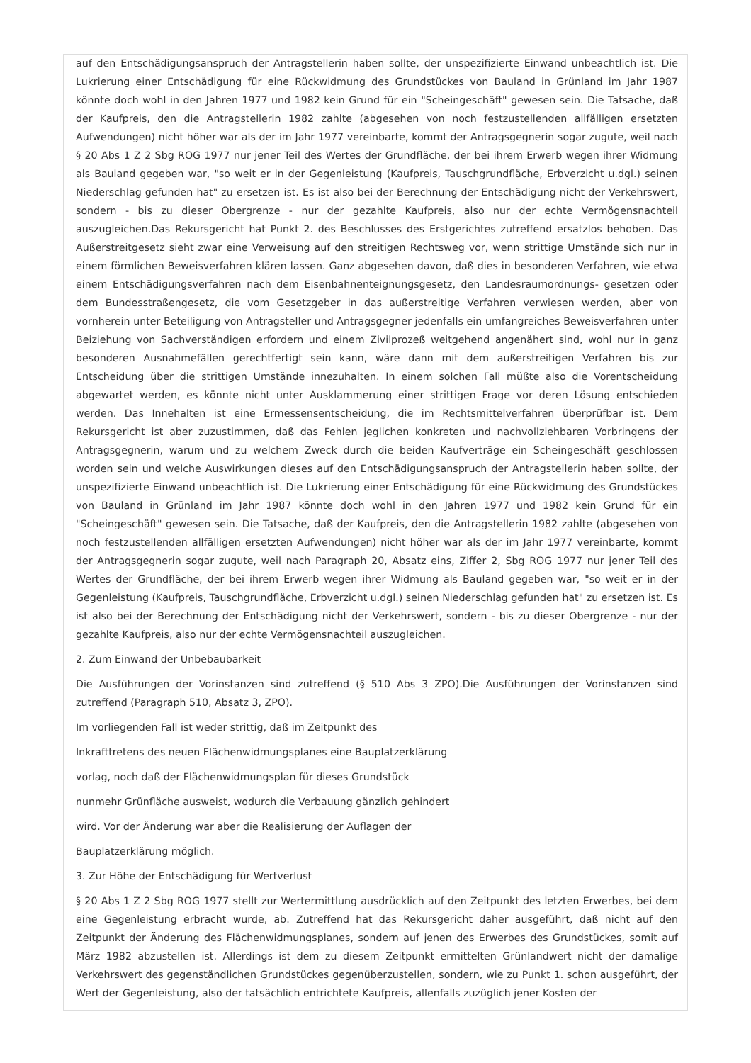auf den Entschädigungsanspruch der Antragstellerin haben sollte, der unspezifizierte Einwand unbeachtlich ist. Die Lukrierung einer Entschädigung für eine Rückwidmung des Grundstückes von Bauland in Grünland im Jahr 1987 könnte doch wohl in den Jahren 1977 und 1982 kein Grund für ein "Scheingeschäft" gewesen sein. Die Tatsache, daß der Kaufpreis, den die Antragstellerin 1982 zahlte (abgesehen von noch festzustellenden allfälligen ersetzten Aufwendungen) nicht höher war als der im Jahr 1977 vereinbarte, kommt der Antragsgegnerin sogar zugute, weil nach § 20 Abs 1 Z 2 Sbg ROG 1977 nur jener Teil des Wertes der Grundfläche, der bei ihrem Erwerb wegen ihrer Widmung als Bauland gegeben war, "so weit er in der Gegenleistung (Kaufpreis, Tauschgrundfläche, Erbverzicht u.dgl.) seinen Niederschlag gefunden hat" zu ersetzen ist. Es ist also bei der Berechnung der Entschädigung nicht der Verkehrswert, sondern - bis zu dieser Obergrenze - nur der gezahlte Kaufpreis, also nur der echte Vermögensnachteil auszugleichen.Das Rekursgericht hat Punkt 2. des Beschlusses des Erstgerichtes zutreffend ersatzlos behoben. Das Außerstreitgesetz sieht zwar eine Verweisung auf den streitigen Rechtsweg vor, wenn strittige Umstände sich nur in einem förmlichen Beweisverfahren klären lassen. Ganz abgesehen davon, daß dies in besonderen Verfahren, wie etwa einem Entschädigungsverfahren nach dem Eisenbahnenteignungsgesetz, den Landesraumordnungs- gesetzen oder dem Bundesstraßengesetz, die vom Gesetzgeber in das außerstreitige Verfahren verwiesen werden, aber von vornherein unter Beteiligung von Antragsteller und Antragsgegner jedenfalls ein umfangreiches Beweisverfahren unter Beiziehung von Sachverständigen erfordern und einem Zivilprozeß weitgehend angenähert sind, wohl nur in ganz besonderen Ausnahmefällen gerechtfertigt sein kann, wäre dann mit dem außerstreitigen Verfahren bis zur Entscheidung über die strittigen Umstände innezuhalten. In einem solchen Fall müßte also die Vorentscheidung abgewartet werden, es könnte nicht unter Ausklammerung einer strittigen Frage vor deren Lösung entschieden werden. Das Innehalten ist eine Ermessensentscheidung, die im Rechtsmittelverfahren überprüfbar ist. Dem Rekursgericht ist aber zuzustimmen, daß das Fehlen jeglichen konkreten und nachvollziehbaren Vorbringens der Antragsgegnerin, warum und zu welchem Zweck durch die beiden Kaufverträge ein Scheingeschäft geschlossen worden sein und welche Auswirkungen dieses auf den Entschädigungsanspruch der Antragstellerin haben sollte, der unspezifizierte Einwand unbeachtlich ist. Die Lukrierung einer Entschädigung für eine Rückwidmung des Grundstückes von Bauland in Grünland im Jahr 1987 könnte doch wohl in den Jahren 1977 und 1982 kein Grund für ein "Scheingeschäft" gewesen sein. Die Tatsache, daß der Kaufpreis, den die Antragstellerin 1982 zahlte (abgesehen von noch festzustellenden allfälligen ersetzten Aufwendungen) nicht höher war als der im Jahr 1977 vereinbarte, kommt der Antragsgegnerin sogar zugute, weil nach Paragraph 20, Absatz eins, Ziffer 2, Sbg ROG 1977 nur jener Teil des Wertes der Grundfläche, der bei ihrem Erwerb wegen ihrer Widmung als Bauland gegeben war, "so weit er in der Gegenleistung (Kaufpreis, Tauschgrundfläche, Erbverzicht u.dgl.) seinen Niederschlag gefunden hat" zu ersetzen ist. Es ist also bei der Berechnung der Entschädigung nicht der Verkehrswert, sondern - bis zu dieser Obergrenze - nur der gezahlte Kaufpreis, also nur der echte Vermögensnachteil auszugleichen.
2. Zum Einwand der Unbebaubarkeit
Die Ausführungen der Vorinstanzen sind zutreffend (§ 510 Abs 3 ZPO).Die Ausführungen der Vorinstanzen sind zutreffend (Paragraph 510, Absatz 3, ZPO).
Im vorliegenden Fall ist weder strittig, daß im Zeitpunkt des
Inkrafttretens des neuen Flächenwidmungsplanes eine Bauplatzerklärung
vorlag, noch daß der Flächenwidmungsplan für dieses Grundstück
nunmehr Grünfläche ausweist, wodurch die Verbauung gänzlich gehindert
wird. Vor der Änderung war aber die Realisierung der Auflagen der
Bauplatzerklärung möglich.
3. Zur Höhe der Entschädigung für Wertverlust
§ 20 Abs 1 Z 2 Sbg ROG 1977 stellt zur Wertermittlung ausdrücklich auf den Zeitpunkt des letzten Erwerbes, bei dem eine Gegenleistung erbracht wurde, ab. Zutreffend hat das Rekursgericht daher ausgeführt, daß nicht auf den Zeitpunkt der Änderung des Flächenwidmungsplanes, sondern auf jenen des Erwerbes des Grundstückes, somit auf März 1982 abzustellen ist. Allerdings ist dem zu diesem Zeitpunkt ermittelten Grünlandwert nicht der damalige Verkehrswert des gegenständlichen Grundstückes gegenüberzustellen, sondern, wie zu Punkt 1. schon ausgeführt, der Wert der Gegenleistung, also der tatsächlich entrichtete Kaufpreis, allenfalls zuzüglich jener Kosten der